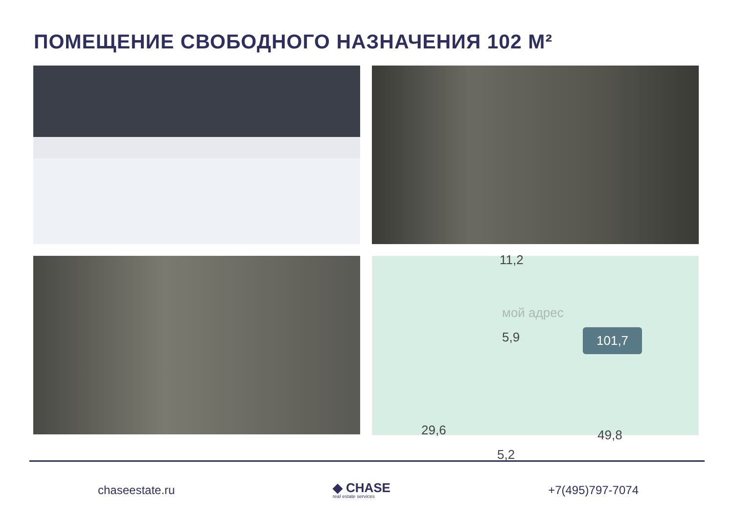ПОМЕЩЕНИЕ СВОБОДНОГО НАЗНАЧЕНИЯ 102 М²
11,2
мой адрес
5,9 101,7
29,6 49,8
5,2
chaseestate.ru
◆ CHASE
real estate services
+7(495)797-7074